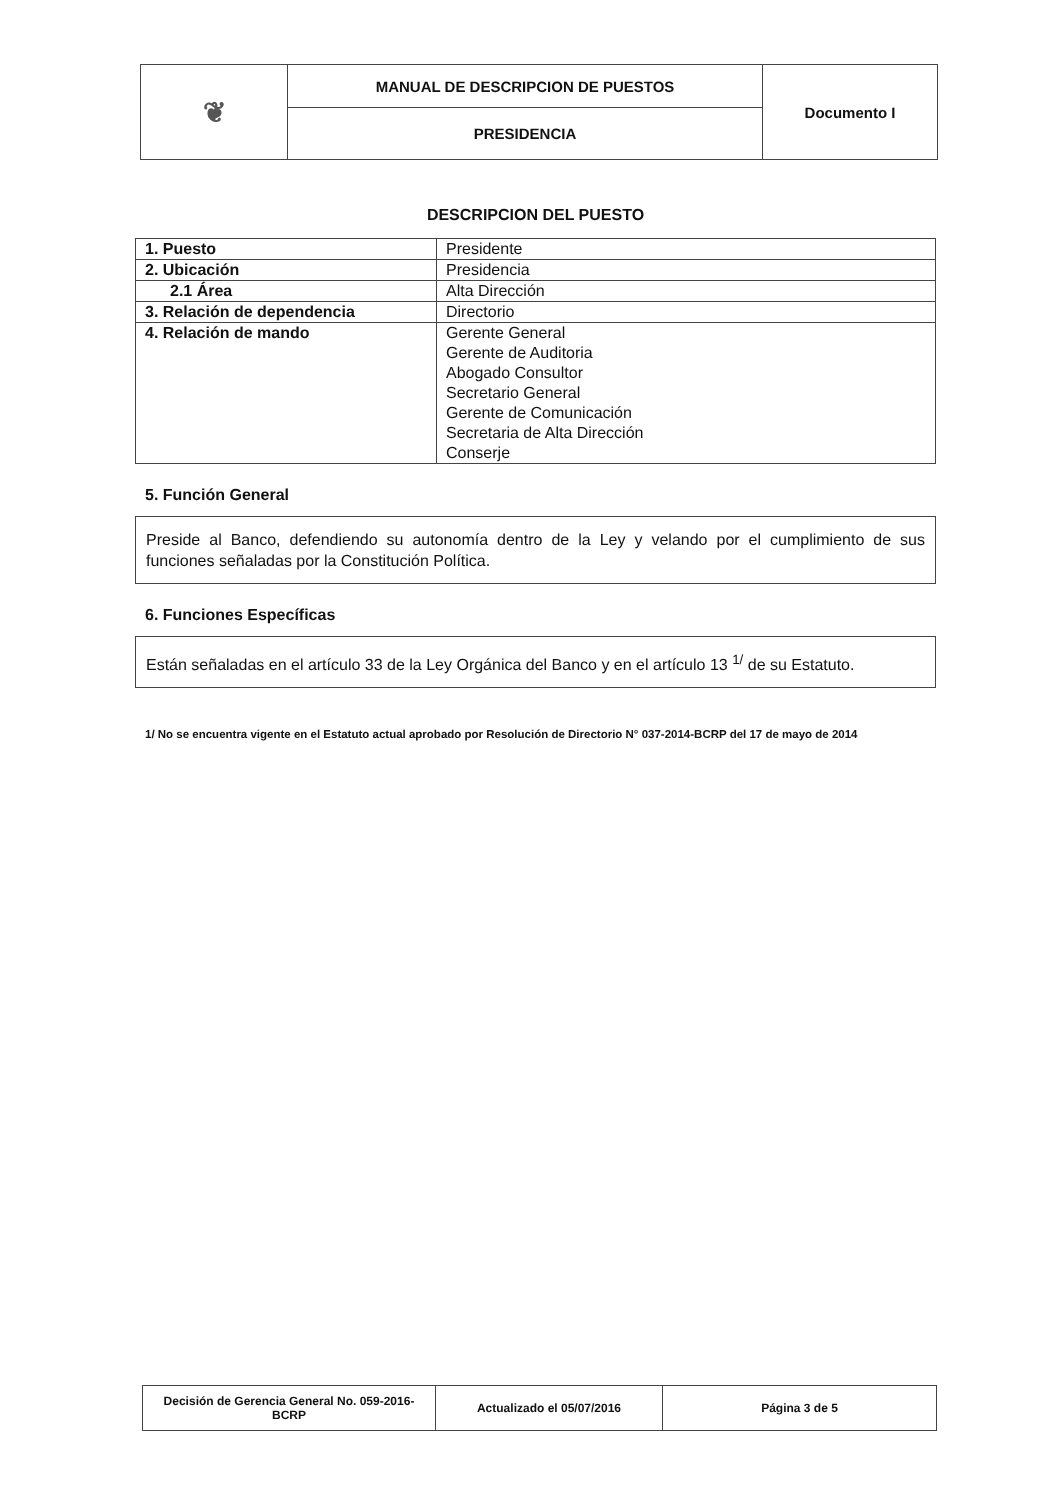| ❦ | MANUAL DE DESCRIPCION DE PUESTOS | Documento I |
| | PRESIDENCIA | |
DESCRIPCION DEL PUESTO
| 1. Puesto | Presidente |
| 2. Ubicación | Presidencia |
| 2.1 Área | Alta Dirección |
| 3. Relación de dependencia | Directorio |
| 4. Relación de mando | Gerente General Gerente de Auditoria Abogado Consultor Secretario General Gerente de Comunicación Secretaria de Alta Dirección Conserje |
5. Función General
Preside al Banco, defendiendo su autonomía dentro de la Ley y velando por el cumplimiento de sus funciones señaladas por la Constitución Política.
6. Funciones Específicas
Están señaladas en el artículo 33 de la Ley Orgánica del Banco y en el artículo 13 <sup>1/</sup> de su Estatuto.
1/ No se encuentra vigente en el Estatuto actual aprobado por Resolución de Directorio N° 037-2014-BCRP del 17 de mayo de 2014
| Decisión de Gerencia General No. 059-2016-BCRP | Actualizado el 05/07/2016 | Página 3 de 5 |